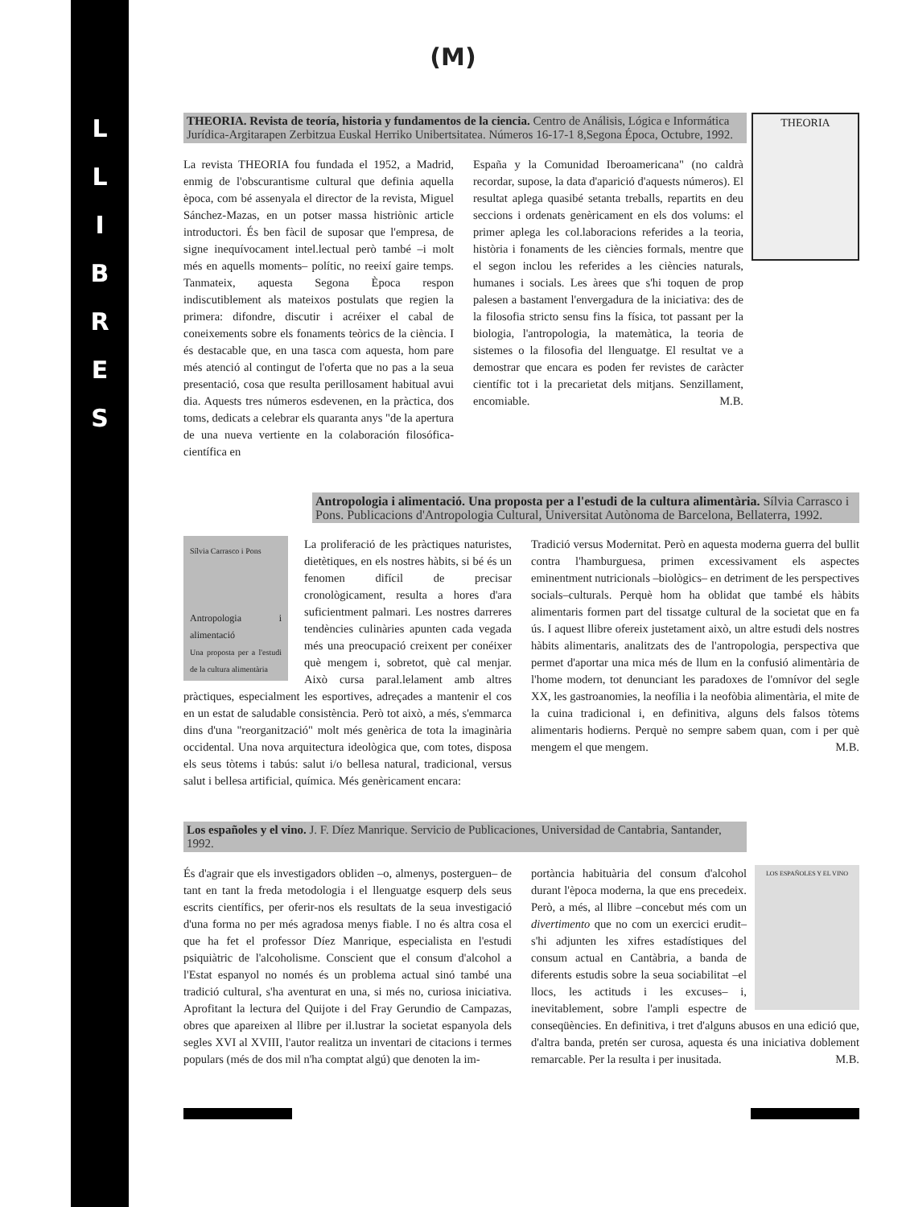L
L
I
B
R
E
S
(M)
THEORIA
THEORIA. Revista de teoría, historia y fundamentos de la ciencia. Centro de Análisis, Lógica e Informática Jurídica-Argitarapen Zerbitzua Euskal Herriko Unibertsitatea. Números 16-17-1 8,Segona Época, Octubre, 1992.
La revista THEORIA fou fundada el 1952, a Madrid, enmig de l'obscurantisme cultural que definia aquella època, com bé assenyala el director de la revista, Miguel Sánchez-Mazas, en un potser massa histriònic article introductori. És ben fàcil de suposar que l'empresa, de signe inequívocament intel.lectual però també –i molt més en aquells moments– polític, no reeixí gaire temps. Tanmateix, aquesta Segona Època respon indiscutiblement als mateixos postulats que regien la primera: difondre, discutir i acréixer el cabal de coneixements sobre els fonaments teòrics de la ciència. I és destacable que, en una tasca com aquesta, hom pare més atenció al contingut de l'oferta que no pas a la seua presentació, cosa que resulta perillosament habitual avui dia. Aquests tres números esdevenen, en la pràctica, dos toms, dedicats a celebrar els quaranta anys "de la apertura de una nueva vertiente en la colaboración filosófica-científica en
España y la Comunidad Iberoamericana" (no caldrà recordar, supose, la data d'aparició d'aquests números). El resultat aplega quasibé setanta treballs, repartits en deu seccions i ordenats genèricament en els dos volums: el primer aplega les col.laboracions referides a la teoria, història i fonaments de les ciències formals, mentre que el segon inclou les referides a les ciències naturals, humanes i socials. Les àrees que s'hi toquen de prop palesen a bastament l'envergadura de la iniciativa: des de la filosofia stricto sensu fins la física, tot passant per la biologia, l'antropologia, la matemàtica, la teoria de sistemes o la filosofia del llenguatge. El resultat ve a demostrar que encara es poden fer revistes de caràcter científic tot i la precarietat dels mitjans. Senzillament, encomiable. M.B.
Antropologia i alimentació. Una proposta per a l'estudi de la cultura alimentària. Sílvia Carrasco i Pons. Publicacions d'Antropologia Cultural, Universitat Autònoma de Barcelona, Bellaterra, 1992.
Sílvia Carrasco i Pons
Antropologia i alimentació
Una proposta per a l'estudi de la cultura alimentària
La proliferació de les pràctiques naturistes, dietètiques, en els nostres hàbits, si bé és un fenomen difícil de precisar cronològicament, resulta a hores d'ara suficientment palmari. Les nostres darreres tendències culinàries apunten cada vegada més una preocupació creixent per conéixer què mengem i, sobretot, què cal menjar. Això cursa paral.lelament amb altres pràctiques, especialment les esportives, adreçades a mantenir el cos en un estat de saludable consistència. Però tot això, a més, s'emmarca dins d'una "reorganització" molt més genèrica de tota la imaginària occidental. Una nova arquitectura ideològica que, com totes, disposa els seus tòtems i tabús: salut i/o bellesa natural, tradicional, versus salut i bellesa artificial, química. Més genèricament encara:
Tradició versus Modernitat. Però en aquesta moderna guerra del bullit contra l'hamburguesa, primen excessivament els aspectes eminentment nutricionals –biològics– en detriment de les perspectives socials–culturals. Perquè hom ha oblidat que també els hàbits alimentaris formen part del tissatge cultural de la societat que en fa ús. I aquest llibre ofereix justetament això, un altre estudi dels nostres hàbits alimentaris, analitzats des de l'antropologia, perspectiva que permet d'aportar una mica més de llum en la confusió alimentària de l'home modern, tot denunciant les paradoxes de l'omnívor del segle XX, les gastroanomies, la neofília i la neofòbia alimentària, el mite de la cuina tradicional i, en definitiva, alguns dels falsos tòtems alimentaris hodierns. Perquè no sempre sabem quan, com i per què mengem el que mengem. M.B.
Los españoles y el vino. J. F. Díez Manrique. Servicio de Publicaciones, Universidad de Cantabria, Santander, 1992.
És d'agrair que els investigadors obliden –o, almenys, posterguen– de tant en tant la freda metodologia i el llenguatge esquerp dels seus escrits científics, per oferir-nos els resultats de la seua investigació d'una forma no per més agradosa menys fiable. I no és altra cosa el que ha fet el professor Díez Manrique, especialista en l'estudi psiquiàtric de l'alcoholisme. Conscient que el consum d'alcohol a l'Estat espanyol no només és un problema actual sinó també una tradició cultural, s'ha aventurat en una, si més no, curiosa iniciativa. Aprofitant la lectura del Quijote i del Fray Gerundio de Campazas, obres que apareixen al llibre per il.lustrar la societat espanyola dels segles XVI al XVIII, l'autor realitza un inventari de citacions i termes populars (més de dos mil n'ha comptat algú) que denoten la im-
LOS ESPAÑOLES Y EL VINO
portància habituària del consum d'alcohol durant l'època moderna, la que ens precedeix. Però, a més, al llibre –concebut més com un divertimento que no com un exercici erudit– s'hi adjunten les xifres estadístiques del consum actual en Cantàbria, a banda de diferents estudis sobre la seua sociabilitat –el llocs, les actituds i les excuses– i, inevitablement, sobre l'ampli espectre de conseqüències. En definitiva, i tret d'alguns abusos en una edició que, d'altra banda, pretén ser curosa, aquesta és una iniciativa doblement remarcable. Per la resulta i per inusitada. M.B.